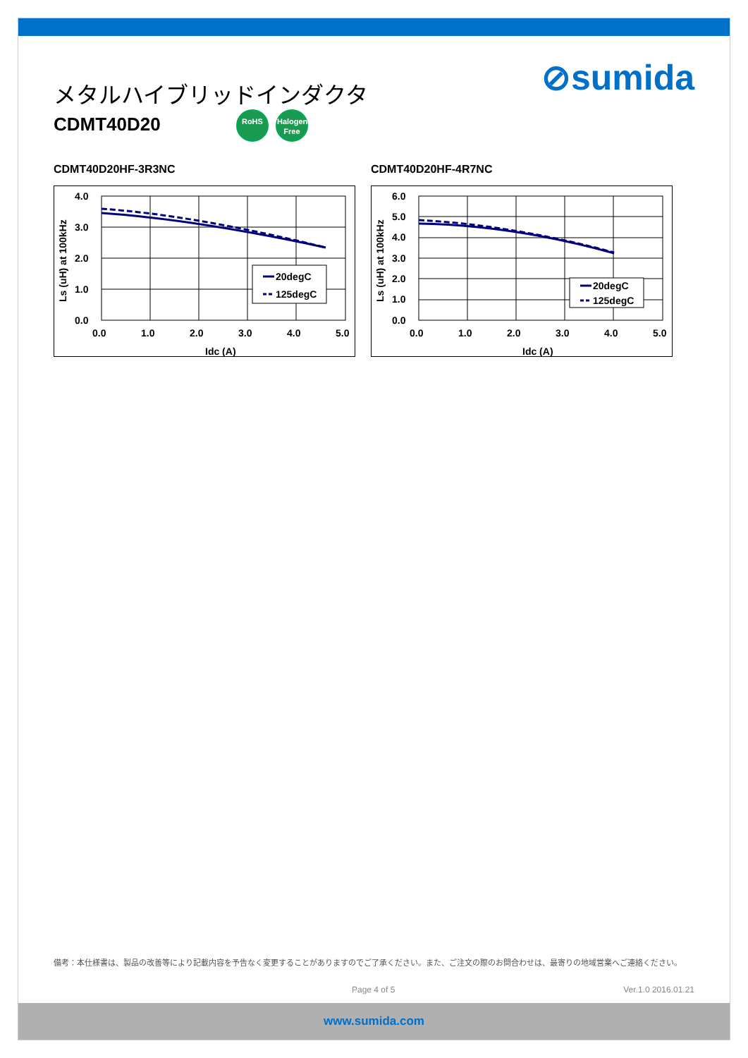メタルハイブリッドインダクタ
CDMT40D20 RoHS Halogen Free
⊘sumida
CDMT40D20HF-3R3NC
4.0
3.0
2.0
1.0
0.0
0.0
1.0
2.0
3.0
4.0
5.0
Idc (A)
Ls (uH) at 100kHz
20degC
125degC
CDMT40D20HF-4R7NC
6.0
5.0
4.0
3.0
2.0
1.0
0.0
0.0
1.0
2.0
3.0
4.0
5.0
Idc (A)
Ls (uH) at 100kHz
20degC
125degC
備考：本仕様書は、製品の改善等により記載内容を予告なく変更することがありますのでご了承ください。また、ご注文の際のお問合わせは、最寄りの地域営業へご連絡ください。
Page 4 of 5 Ver.1.0 2016.01.21
www.sumida.com